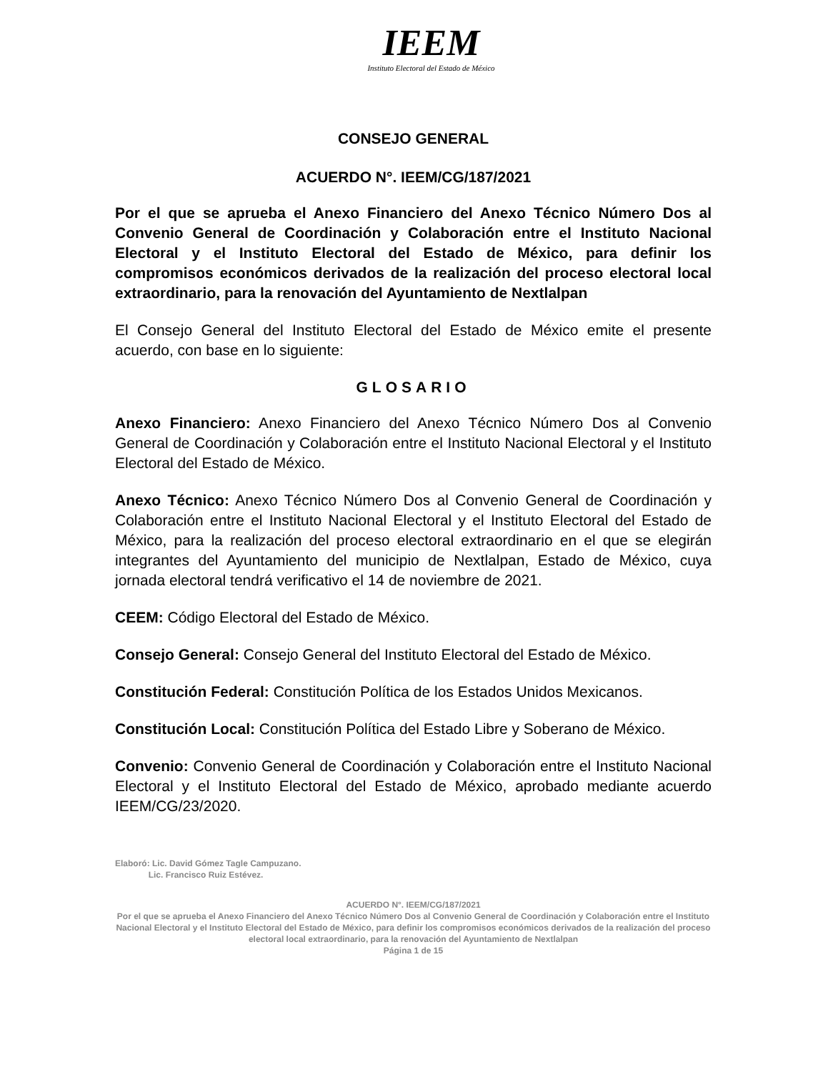IEEM
Instituto Electoral del Estado de México
CONSEJO GENERAL
ACUERDO N°. IEEM/CG/187/2021
Por el que se aprueba el Anexo Financiero del Anexo Técnico Número Dos al Convenio General de Coordinación y Colaboración entre el Instituto Nacional Electoral y el Instituto Electoral del Estado de México, para definir los compromisos económicos derivados de la realización del proceso electoral local extraordinario, para la renovación del Ayuntamiento de Nextlalpan
El Consejo General del Instituto Electoral del Estado de México emite el presente acuerdo, con base en lo siguiente:
GLOSARIO
Anexo Financiero: Anexo Financiero del Anexo Técnico Número Dos al Convenio General de Coordinación y Colaboración entre el Instituto Nacional Electoral y el Instituto Electoral del Estado de México.
Anexo Técnico: Anexo Técnico Número Dos al Convenio General de Coordinación y Colaboración entre el Instituto Nacional Electoral y el Instituto Electoral del Estado de México, para la realización del proceso electoral extraordinario en el que se elegirán integrantes del Ayuntamiento del municipio de Nextlalpan, Estado de México, cuya jornada electoral tendrá verificativo el 14 de noviembre de 2021.
CEEM: Código Electoral del Estado de México.
Consejo General: Consejo General del Instituto Electoral del Estado de México.
Constitución Federal: Constitución Política de los Estados Unidos Mexicanos.
Constitución Local: Constitución Política del Estado Libre y Soberano de México.
Convenio: Convenio General de Coordinación y Colaboración entre el Instituto Nacional Electoral y el Instituto Electoral del Estado de México, aprobado mediante acuerdo IEEM/CG/23/2020.
Elaboró: Lic. David Gómez Tagle Campuzano.
Lic. Francisco Ruiz Estévez.
ACUERDO N°. IEEM/CG/187/2021
Por el que se aprueba el Anexo Financiero del Anexo Técnico Número Dos al Convenio General de Coordinación y Colaboración entre el Instituto Nacional Electoral y el Instituto Electoral del Estado de México, para definir los compromisos económicos derivados de la realización del proceso electoral local extraordinario, para la renovación del Ayuntamiento de Nextlalpan
Página 1 de 15